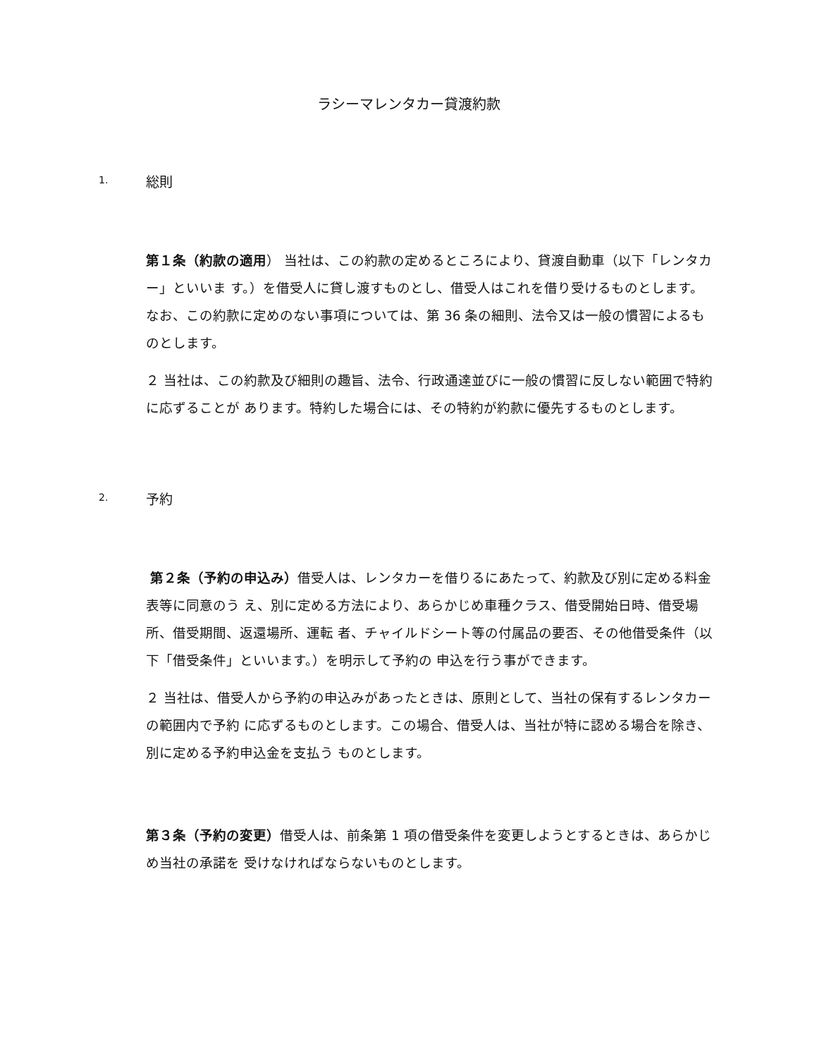ラシーマレンタカー貸渡約款
1. 総則
第１条（約款の適用） 当社は、この約款の定めるところにより、貸渡自動車（以下「レンタカー」といいま す。）を借受人に貸し渡すものとし、借受人はこれを借り受けるものとします。 なお、この約款に定めのない事項については、第 36 条の細則、法令又は一般の慣習によるものとします。
２ 当社は、この約款及び細則の趣旨、法令、行政通達並びに一般の慣習に反しない範囲で特約に応ずることが あります。特約した場合には、その特約が約款に優先するものとします。
2. 予約
第２条（予約の申込み）借受人は、レンタカーを借りるにあたって、約款及び別に定める料金表等に同意のう え、別に定める方法により、あらかじめ車種クラス、借受開始日時、借受場所、借受期間、返還場所、運転 者、チャイルドシート等の付属品の要否、その他借受条件（以下「借受条件」といいます。）を明示して予約の 申込を行う事ができます。
２ 当社は、借受人から予約の申込みがあったときは、原則として、当社の保有するレンタカーの範囲内で予約 に応ずるものとします。この場合、借受人は、当社が特に認める場合を除き、別に定める予約申込金を支払う ものとします。
第３条（予約の変更）借受人は、前条第 1 項の借受条件を変更しようとするときは、あらかじめ当社の承諾を 受けなければならないものとします。